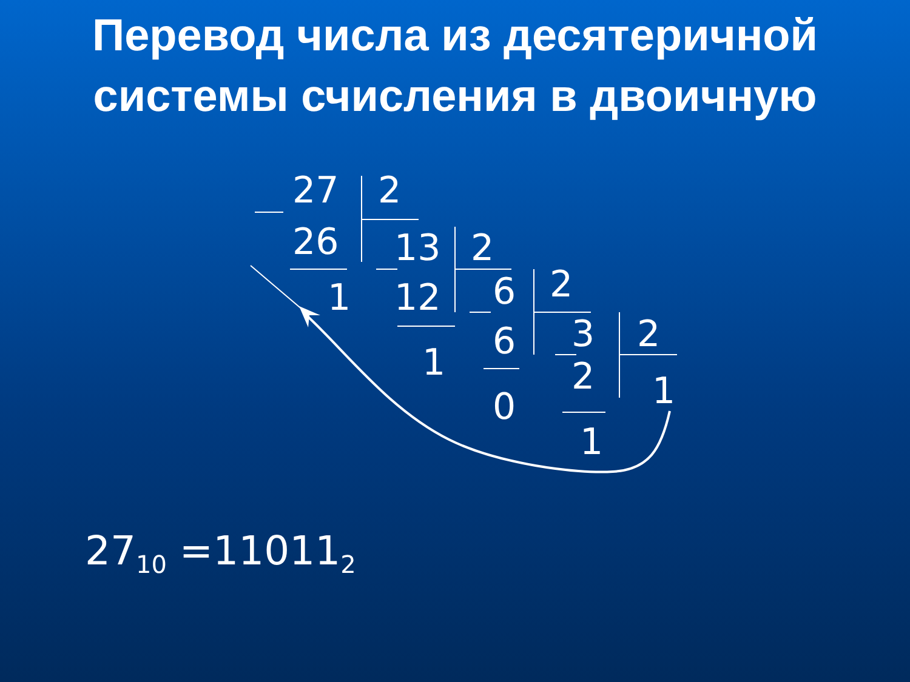Перевод числа из десятеричной системы счисления в двоичную
27 2
26 13 2
1 12 6 2
6 3 2
1 2 1
0
1
27<sub>10</sub> =11011<sub>2</sub>